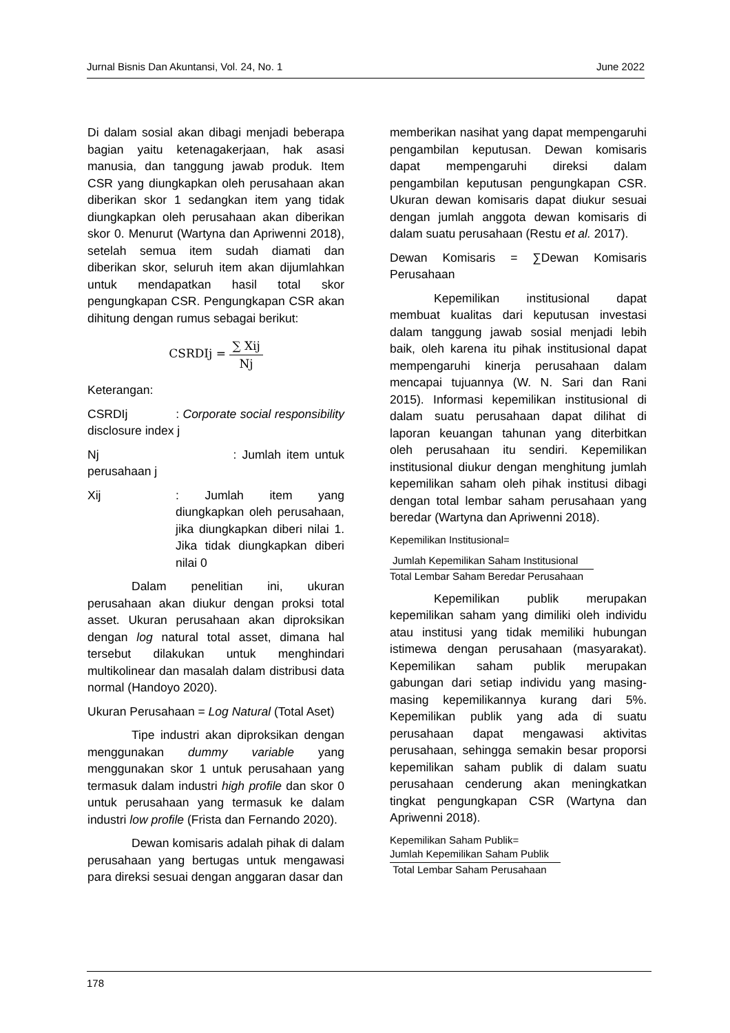Jurnal Bisnis Dan Akuntansi, Vol. 24, No. 1 June 2022
Di dalam sosial akan dibagi menjadi beberapa bagian yaitu ketenagakerjaan, hak asasi manusia, dan tanggung jawab produk. Item CSR yang diungkapkan oleh perusahaan akan diberikan skor 1 sedangkan item yang tidak diungkapkan oleh perusahaan akan diberikan skor 0. Menurut (Wartyna dan Apriwenni 2018), setelah semua item sudah diamati dan diberikan skor, seluruh item akan dijumlahkan untuk mendapatkan hasil total skor pengungkapan CSR. Pengungkapan CSR akan dihitung dengan rumus sebagai berikut:
CSRDIj = ∑ Xij Nj
Keterangan:
CSRDIj : Corporate social responsibility disclosure index j
Nj : Jumlah item untuk perusahaan j
Xij : Jumlah item yang diungkapkan oleh perusahaan, jika diungkapkan diberi nilai 1. Jika tidak diungkapkan diberi nilai 0
Dalam penelitian ini, ukuran perusahaan akan diukur dengan proksi total asset. Ukuran perusahaan akan diproksikan dengan log natural total asset, dimana hal tersebut dilakukan untuk menghindari multikolinear dan masalah dalam distribusi data normal (Handoyo 2020).
Ukuran Perusahaan = Log Natural (Total Aset)
Tipe industri akan diproksikan dengan menggunakan dummy variable yang menggunakan skor 1 untuk perusahaan yang termasuk dalam industri high profile dan skor 0 untuk perusahaan yang termasuk ke dalam industri low profile (Frista dan Fernando 2020).
Dewan komisaris adalah pihak di dalam perusahaan yang bertugas untuk mengawasi para direksi sesuai dengan anggaran dasar dan
memberikan nasihat yang dapat mempengaruhi pengambilan keputusan. Dewan komisaris dapat mempengaruhi direksi dalam pengambilan keputusan pengungkapan CSR. Ukuran dewan komisaris dapat diukur sesuai dengan jumlah anggota dewan komisaris di dalam suatu perusahaan (Restu et al. 2017).
Dewan Komisaris = ∑Dewan Komisaris Perusahaan
Kepemilikan institusional dapat membuat kualitas dari keputusan investasi dalam tanggung jawab sosial menjadi lebih baik, oleh karena itu pihak institusional dapat mempengaruhi kinerja perusahaan dalam mencapai tujuannya (W. N. Sari dan Rani 2015). Informasi kepemilikan institusional di dalam suatu perusahaan dapat dilihat di laporan keuangan tahunan yang diterbitkan oleh perusahaan itu sendiri. Kepemilikan institusional diukur dengan menghitung jumlah kepemilikan saham oleh pihak institusi dibagi dengan total lembar saham perusahaan yang beredar (Wartyna dan Apriwenni 2018).
Kepemilikan Institusional=
Jumlah Kepemilikan Saham Institusional
Total Lembar Saham Beredar Perusahaan
Kepemilikan publik merupakan kepemilikan saham yang dimiliki oleh individu atau institusi yang tidak memiliki hubungan istimewa dengan perusahaan (masyarakat). Kepemilikan saham publik merupakan gabungan dari setiap individu yang masing-masing kepemilikannya kurang dari 5%. Kepemilikan publik yang ada di suatu perusahaan dapat mengawasi aktivitas perusahaan, sehingga semakin besar proporsi kepemilikan saham publik di dalam suatu perusahaan cenderung akan meningkatkan tingkat pengungkapan CSR (Wartyna dan Apriwenni 2018).
Kepemilikan Saham Publik=
Jumlah Kepemilikan Saham Publik
Total Lembar Saham Perusahaan
178